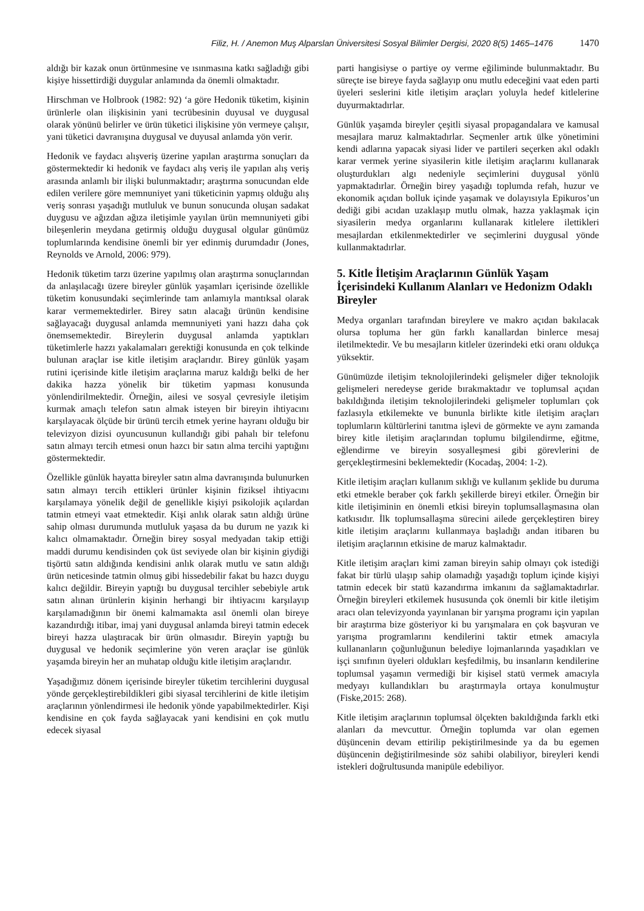Filiz, H. / Anemon Muş Alparslan Üniversitesi Sosyal Bilimler Dergisi, 2020 8(5) 1465–1476 1470
aldığı bir kazak onun örtünmesine ve ısınmasına katkı sağladığı gibi kişiye hissettirdiği duygular anlamında da önemli olmaktadır.
Hirschman ve Holbrook (1982: 92) ‘a göre Hedonik tüketim, kişinin ürünlerle olan ilişkisinin yani tecrübesinin duyusal ve duygusal olarak yönünü belirler ve ürün tüketici ilişkisine yön vermeye çalışır, yani tüketici davranışına duygusal ve duyusal anlamda yön verir.
Hedonik ve faydacı alışveriş üzerine yapılan araştırma sonuçları da göstermektedir ki hedonik ve faydacı alış veriş ile yapılan alış veriş arasında anlamlı bir ilişki bulunmaktadır; araştırma sonucundan elde edilen verilere göre memnuniyet yani tüketicinin yapmış olduğu alış veriş sonrası yaşadığı mutluluk ve bunun sonucunda oluşan sadakat duygusu ve ağızdan ağıza iletişimle yayılan ürün memnuniyeti gibi bileşenlerin meydana getirmiş olduğu duygusal olgular günümüz toplumlarında kendisine önemli bir yer edinmiş durumdadır (Jones, Reynolds ve Arnold, 2006: 979).
Hedonik tüketim tarzı üzerine yapılmış olan araştırma sonuçlarından da anlaşılacağı üzere bireyler günlük yaşamları içerisinde özellikle tüketim konusundaki seçimlerinde tam anlamıyla mantıksal olarak karar vermemektedirler. Birey satın alacağı ürünün kendisine sağlayacağı duygusal anlamda memnuniyeti yani hazzı daha çok önemsemektedir. Bireylerin duygusal anlamda yaptıkları tüketimlerle hazzı yakalamaları gerektiği konusunda en çok telkinde bulunan araçlar ise kitle iletişim araçlarıdır. Birey günlük yaşam rutini içerisinde kitle iletişim araçlarına maruz kaldığı belki de her dakika hazza yönelik bir tüketim yapması konusunda yönlendirilmektedir. Örneğin, ailesi ve sosyal çevresiyle iletişim kurmak amaçlı telefon satın almak isteyen bir bireyin ihtiyacını karşılayacak ölçüde bir ürünü tercih etmek yerine hayranı olduğu bir televizyon dizisi oyuncusunun kullandığı gibi pahalı bir telefonu satın almayı tercih etmesi onun hazcı bir satın alma tercihi yaptığını göstermektedir.
Özellikle günlük hayatta bireyler satın alma davranışında bulunurken satın almayı tercih ettikleri ürünler kişinin fiziksel ihtiyacını karşılamaya yönelik değil de genellikle kişiyi psikolojik açılardan tatmin etmeyi vaat etmektedir. Kişi anlık olarak satın aldığı ürüne sahip olması durumunda mutluluk yaşasa da bu durum ne yazık ki kalıcı olmamaktadır. Örneğin birey sosyal medyadan takip ettiği maddi durumu kendisinden çok üst seviyede olan bir kişinin giydiği tişörtü satın aldığında kendisini anlık olarak mutlu ve satın aldığı ürün neticesinde tatmin olmuş gibi hissedebilir fakat bu hazcı duygu kalıcı değildir. Bireyin yaptığı bu duygusal tercihler sebebiyle artık satın alınan ürünlerin kişinin herhangi bir ihtiyacını karşılayıp karşılamadığının bir önemi kalmamakta asıl önemli olan bireye kazandırdığı itibar, imaj yani duygusal anlamda bireyi tatmin edecek bireyi hazza ulaştıracak bir ürün olmasıdır. Bireyin yaptığı bu duygusal ve hedonik seçimlerine yön veren araçlar ise günlük yaşamda bireyin her an muhatap olduğu kitle iletişim araçlarıdır.
Yaşadığımız dönem içerisinde bireyler tüketim tercihlerini duygusal yönde gerçekleştirebildikleri gibi siyasal tercihlerini de kitle iletişim araçlarının yönlendirmesi ile hedonik yönde yapabilmektedirler. Kişi kendisine en çok fayda sağlayacak yani kendisini en çok mutlu edecek siyasal
parti hangisiyse o partiye oy verme eğiliminde bulunmaktadır. Bu süreçte ise bireye fayda sağlayıp onu mutlu edeceğini vaat eden parti üyeleri seslerini kitle iletişim araçları yoluyla hedef kitlelerine duyurmaktadırlar.
Günlük yaşamda bireyler çeşitli siyasal propagandalara ve kamusal mesajlara maruz kalmaktadırlar. Seçmenler artık ülke yönetimini kendi adlarına yapacak siyasi lider ve partileri seçerken akıl odaklı karar vermek yerine siyasilerin kitle iletişim araçlarını kullanarak oluşturdukları algı nedeniyle seçimlerini duygusal yönlü yapmaktadırlar. Örneğin birey yaşadığı toplumda refah, huzur ve ekonomik açıdan bolluk içinde yaşamak ve dolayısıyla Epikuros’un dediği gibi acıdan uzaklaşıp mutlu olmak, hazza yaklaşmak için siyasilerin medya organlarını kullanarak kitlelere ilettikleri mesajlardan etkilenmektedirler ve seçimlerini duygusal yönde kullanmaktadırlar.
5. Kitle İletişim Araçlarının Günlük Yaşam İçerisindeki Kullanım Alanları ve Hedonizm Odaklı Bireyler
Medya organları tarafından bireylere ve makro açıdan bakılacak olursa topluma her gün farklı kanallardan binlerce mesaj iletilmektedir. Ve bu mesajların kitleler üzerindeki etki oranı oldukça yüksektir.
Günümüzde iletişim teknolojilerindeki gelişmeler diğer teknolojik gelişmeleri neredeyse geride bırakmaktadır ve toplumsal açıdan bakıldığında iletişim teknolojilerindeki gelişmeler toplumları çok fazlasıyla etkilemekte ve bununla birlikte kitle iletişim araçları toplumların kültürlerini tanıtma işlevi de görmekte ve aynı zamanda birey kitle iletişim araçlarından toplumu bilgilendirme, eğitme, eğlendirme ve bireyin sosyalleşmesi gibi görevlerini de gerçekleştirmesini beklemektedir (Kocadaş, 2004: 1-2).
Kitle iletişim araçları kullanım sıklığı ve kullanım şeklide bu duruma etki etmekle beraber çok farklı şekillerde bireyi etkiler. Örneğin bir kitle iletişiminin en önemli etkisi bireyin toplumsallaşmasına olan katkısıdır. İlk toplumsallaşma sürecini ailede gerçekleştiren birey kitle iletişim araçlarını kullanmaya başladığı andan itibaren bu iletişim araçlarının etkisine de maruz kalmaktadır.
Kitle iletişim araçları kimi zaman bireyin sahip olmayı çok istediği fakat bir türlü ulaşıp sahip olamadığı yaşadığı toplum içinde kişiyi tatmin edecek bir statü kazandırma imkanını da sağlamaktadırlar. Örneğin bireyleri etkilemek hususunda çok önemli bir kitle iletişim aracı olan televizyonda yayınlanan bir yarışma programı için yapılan bir araştırma bize gösteriyor ki bu yarışmalara en çok başvuran ve yarışma programlarını kendilerini taktir etmek amacıyla kullananların çoğunluğunun belediye lojmanlarında yaşadıkları ve işçi sınıfının üyeleri oldukları keşfedilmiş, bu insanların kendilerine toplumsal yaşamın vermediği bir kişisel statü vermek amacıyla medyayı kullandıkları bu araştırmayla ortaya konulmuştur (Fiske,2015: 268).
Kitle iletişim araçlarının toplumsal ölçekten bakıldığında farklı etki alanları da mevcuttur. Örneğin toplumda var olan egemen düşüncenin devam ettirilip pekiştirilmesinde ya da bu egemen düşüncenin değiştirilmesinde söz sahibi olabiliyor, bireyleri kendi istekleri doğrultusunda manipüle edebiliyor.